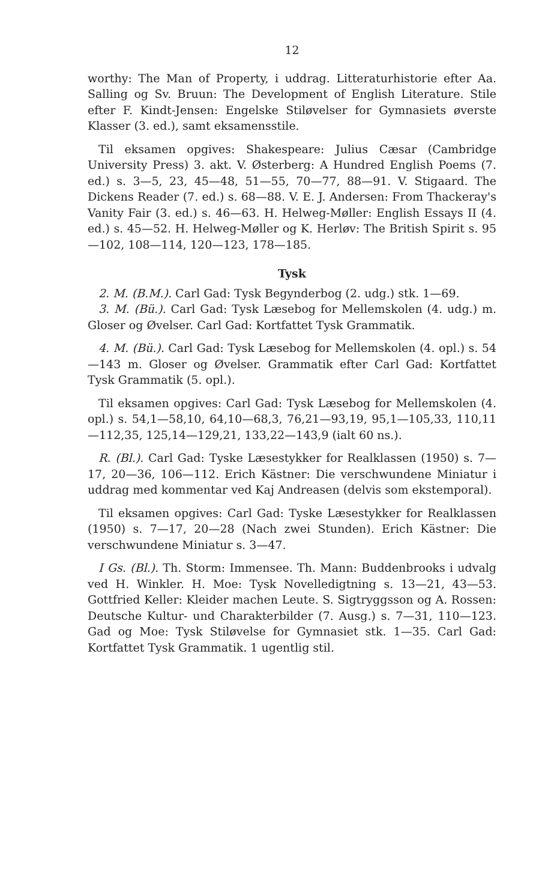12
worthy: The Man of Property, i uddrag. Litteraturhistorie efter Aa. Salling og Sv. Bruun: The Development of English Literature. Stile efter F. Kindt-Jensen: Engelske Stiløvelser for Gymnasiets øverste Klasser (3. ed.), samt eksamensstile.
Til eksamen opgives: Shakespeare: Julius Cæsar (Cambridge University Press) 3. akt. V. Østerberg: A Hundred English Poems (7. ed.) s. 3—5, 23, 45—48, 51—55, 70—77, 88—91. V. Stigaard. The Dickens Reader (7. ed.) s. 68—88. V. E. J. Andersen: From Thackeray's Vanity Fair (3. ed.) s. 46—63. H. Helweg-Møller: English Essays II (4. ed.) s. 45—52. H. Helweg-Møller og K. Herløv: The British Spirit s. 95—102, 108—114, 120—123, 178—185.
Tysk
2. M. (B.M.). Carl Gad: Tysk Begynderbog (2. udg.) stk. 1—69.
3. M. (Bü.). Carl Gad: Tysk Læsebog for Mellemskolen (4. udg.) m. Gloser og Øvelser. Carl Gad: Kortfattet Tysk Grammatik.
4. M. (Bü.). Carl Gad: Tysk Læsebog for Mellemskolen (4. opl.) s. 54—143 m. Gloser og Øvelser. Grammatik efter Carl Gad: Kortfattet Tysk Grammatik (5. opl.).
Til eksamen opgives: Carl Gad: Tysk Læsebog for Mellemskolen (4. opl.) s. 54,1—58,10, 64,10—68,3, 76,21—93,19, 95,1—105,33, 110,11—112,35, 125,14—129,21, 133,22—143,9 (ialt 60 ns.).
R. (Bl.). Carl Gad: Tyske Læsestykker for Realklassen (1950) s. 7—17, 20—36, 106—112. Erich Kästner: Die verschwundene Miniatur i uddrag med kommentar ved Kaj Andreasen (delvis som ekstemporal).
Til eksamen opgives: Carl Gad: Tyske Læsestykker for Realklassen (1950) s. 7—17, 20—28 (Nach zwei Stunden). Erich Kästner: Die verschwundene Miniatur s. 3—47.
I Gs. (Bl.). Th. Storm: Immensee. Th. Mann: Buddenbrooks i udvalg ved H. Winkler. H. Moe: Tysk Novelledigtning s. 13—21, 43—53. Gottfried Keller: Kleider machen Leute. S. Sigtryggsson og A. Rossen: Deutsche Kultur- und Charakterbilder (7. Ausg.) s. 7—31, 110—123. Gad og Moe: Tysk Stiløvelse for Gymnasiet stk. 1—35. Carl Gad: Kortfattet Tysk Grammatik. 1 ugentlig stil.